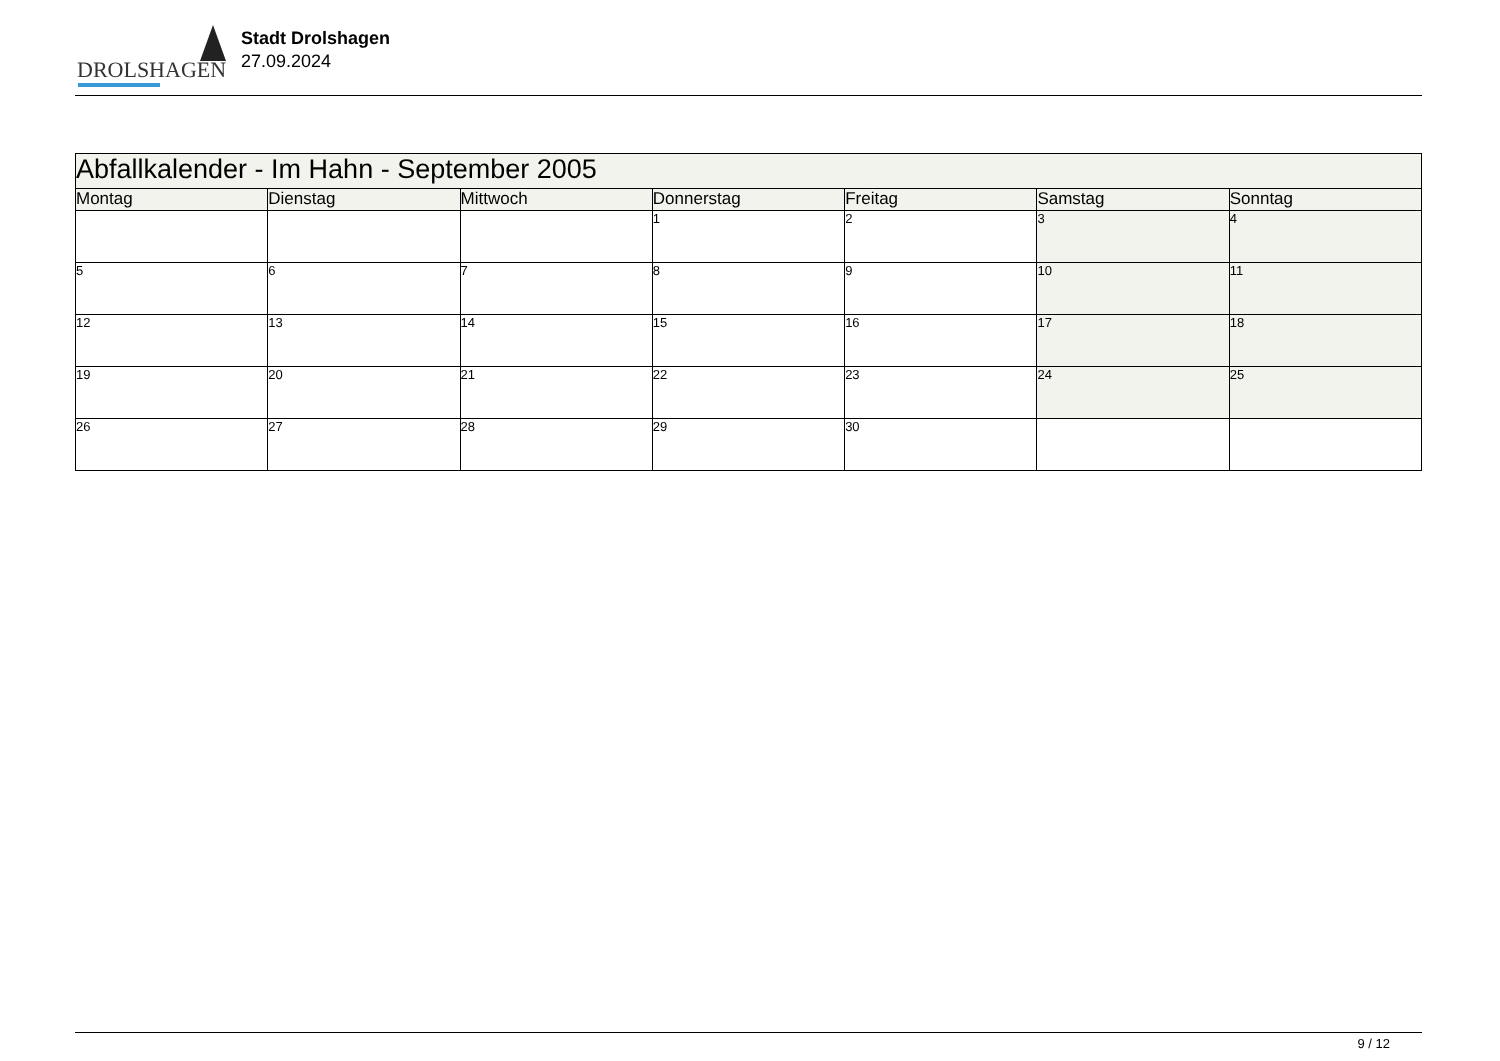DROLSHAGEN
Stadt Drolshagen
27.09.2024
| Abfallkalender - Im Hahn - September 2005 | | | | | | |
| Montag | Dienstag | Mittwoch | Donnerstag | Freitag | Samstag | Sonntag |
| | | | 1 | 2 | 3 | 4 |
| 5 | 6 | 7 | 8 | 9 | 10 | 11 |
| 12 | 13 | 14 | 15 | 16 | 17 | 18 |
| 19 | 20 | 21 | 22 | 23 | 24 | 25 |
| 26 | 27 | 28 | 29 | 30 | | |
9 / 12